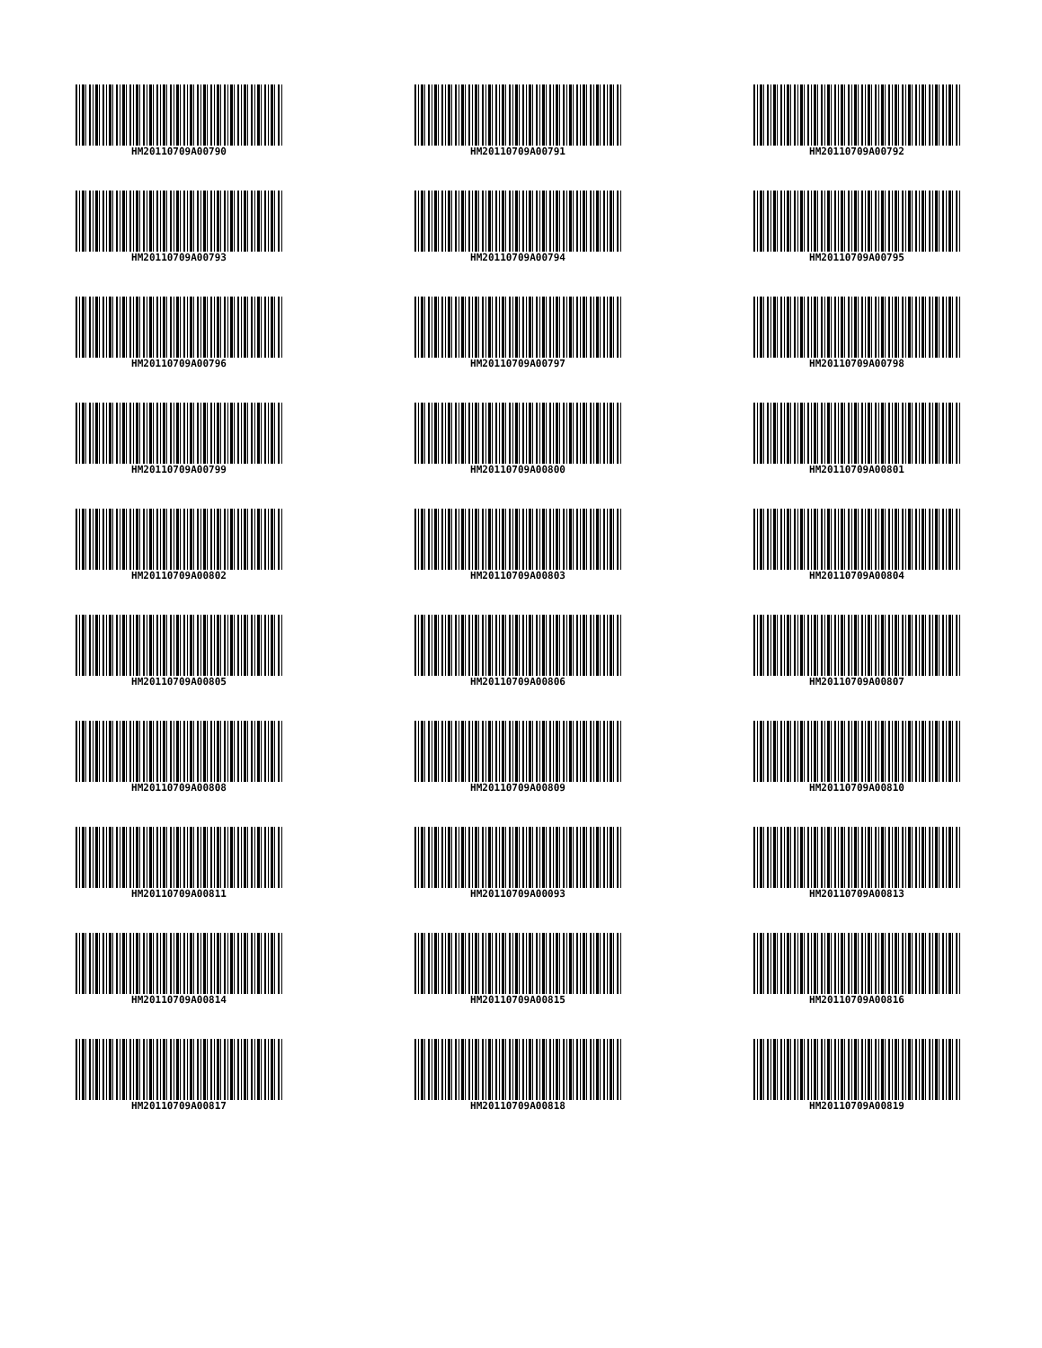HM20110709A00790
HM20110709A00791
HM20110709A00792
HM20110709A00793
HM20110709A00794
HM20110709A00795
HM20110709A00796
HM20110709A00797
HM20110709A00798
HM20110709A00799
HM20110709A00800
HM20110709A00801
HM20110709A00802
HM20110709A00803
HM20110709A00804
HM20110709A00805
HM20110709A00806
HM20110709A00807
HM20110709A00808
HM20110709A00809
HM20110709A00810
HM20110709A00811
HM20110709A00093
HM20110709A00813
HM20110709A00814
HM20110709A00815
HM20110709A00816
HM20110709A00817
HM20110709A00818
HM20110709A00819